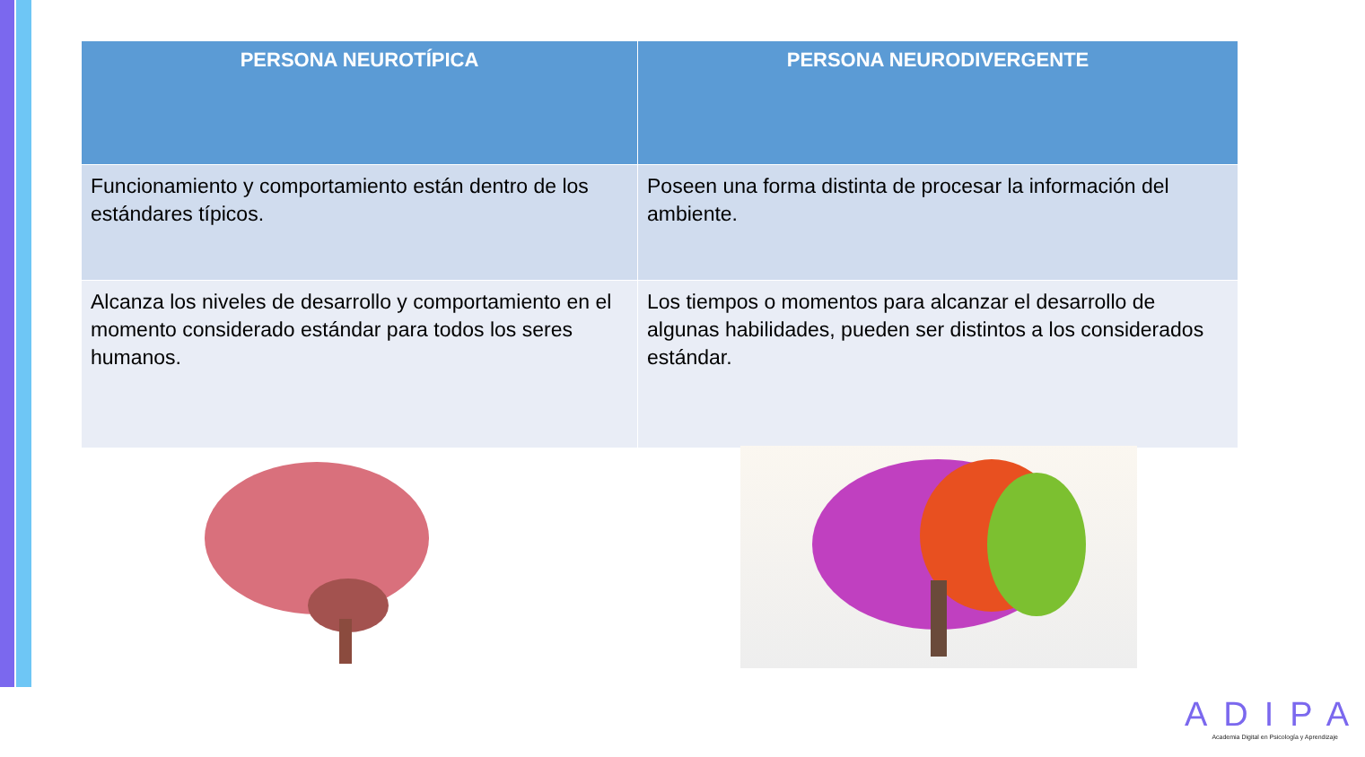| PERSONA NEUROTÍPICA | PERSONA NEURODIVERGENTE |
| --- | --- |
| Funcionamiento y comportamiento están dentro de los estándares típicos. | Poseen una forma distinta de procesar la información del ambiente. |
| Alcanza los niveles de desarrollo y comportamiento en el momento considerado estándar para todos los seres humanos. | Los tiempos o momentos para alcanzar el desarrollo de algunas habilidades, pueden ser distintos a los considerados estándar. |
ADIPA
Academia Digital en Psicología y Aprendizaje